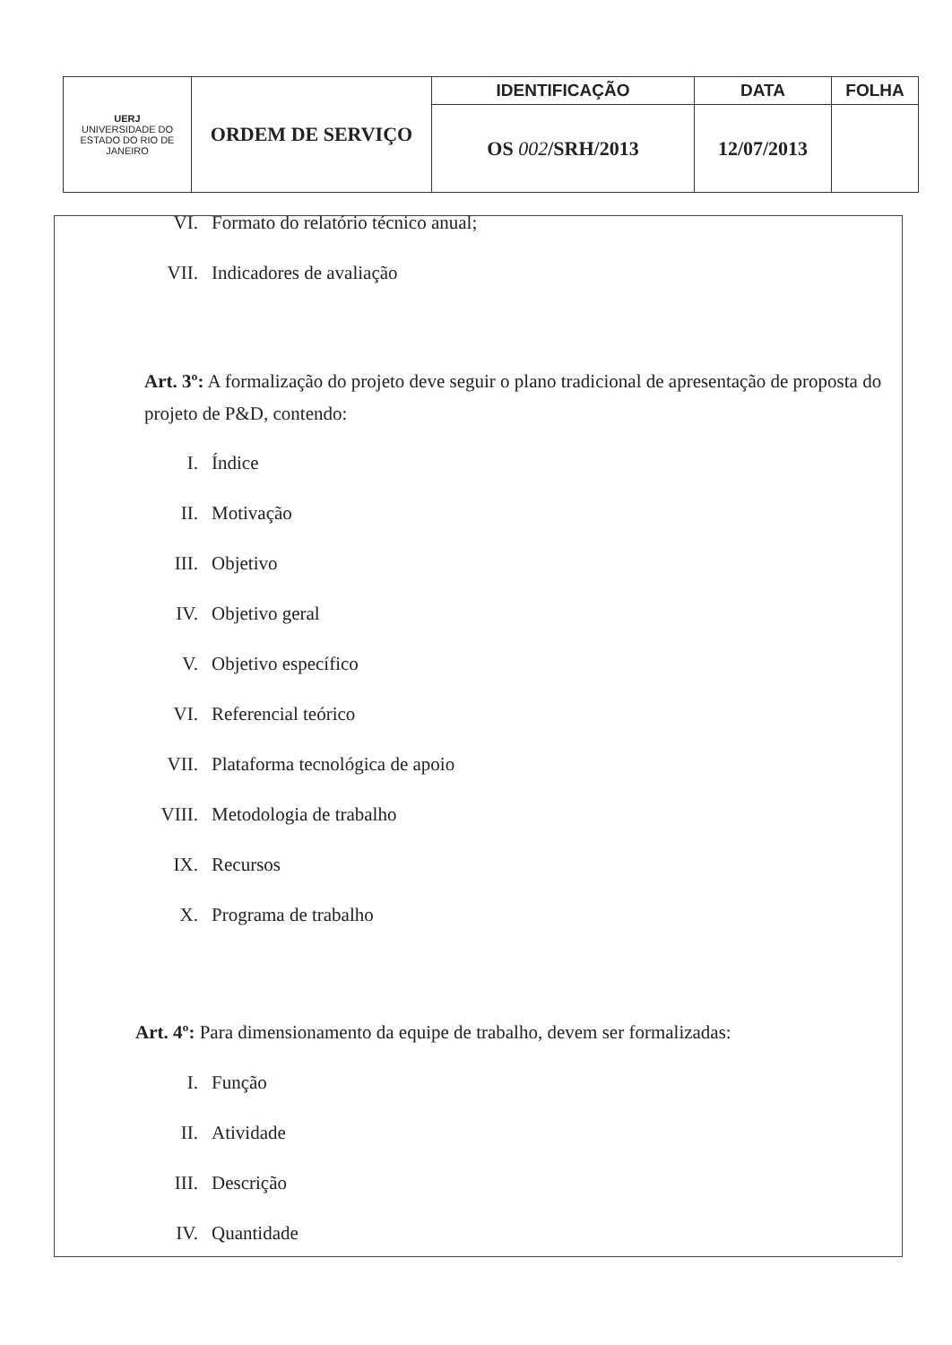| UERJ UNIVERSIDADE DO ESTADO DO RIO DE JANEIRO | ORDEM DE SERVIÇO | IDENTIFICAÇÃO | DATA | FOLHA |
| | | OS 002 /SRH/2013 | 12/07/2013 | |
VI. Formato do relatório técnico anual;
VII. Indicadores de avaliação
Art. 3º: A formalização do projeto deve seguir o plano tradicional de apresentação de proposta do projeto de P&D, contendo:
I. Índice
II. Motivação
III. Objetivo
IV. Objetivo geral
V. Objetivo específico
VI. Referencial teórico
VII. Plataforma tecnológica de apoio
VIII. Metodologia de trabalho
IX. Recursos
X. Programa de trabalho
Art. 4º: Para dimensionamento da equipe de trabalho, devem ser formalizadas:
I. Função
II. Atividade
III. Descrição
IV. Quantidade